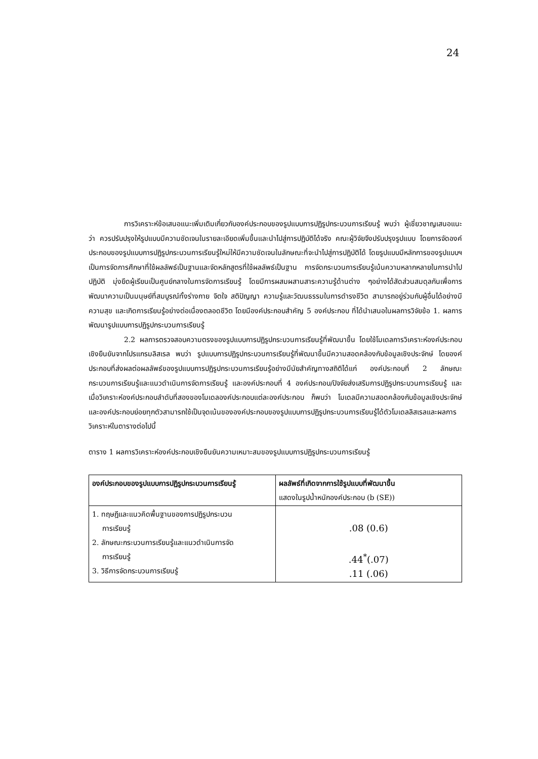24
การวิเคราะห์ข้อเสนอแนะเพิ่มเติมเกี่ยวกับองค์ประกอบของรูปแบบการปฏิรูปกระบวนการเรียนรู้ พบว่า ผู้เชี่ยวชาญเสนอแนะว่า ควรปรับปรุงให้รูปแบบมีความชัดเจนในรายละเอียดเพิ่มขึ้นและนำไปสู่การปฏิบัติได้จริง คณะผู้วิจัยจึงปรับปรุงรูปแบบ โดยการจัดองค์ประกอบของรูปแบบการปฏิรูปกระบวนการเรียนรู้ใหม่ให้มีความชัดเจนในลักษณะที่จะนำไปสู่การปฏิบัติได้ โดยรูปแบบมีหลักการของรูปแบบฯ เป็นการจัดการศึกษาที่ใช้ผลลัพธ์เป็นฐานและจัดหลักสูตรที่ใช้ผลลัพธ์เป็นฐาน การจัดกระบวนการเรียนรู้เน้นความหลากหลายในการนำไปปฏิบัติ มุ่งยึดผู้เรียนเป็นศูนย์กลางในการจัดการเรียนรู้ โดยมีการผสมผสานสาระความรู้ด้านต่าง ๆอย่างได้สัดส่วนสมดุลกันเพื่อการพัฒนาความเป็นมนุษย์ที่สมบูรณ์ทั้งร่างกาย จิตใจ สติปัญญา ความรู้และวัฒนธรรมในการดำรงชีวิต สามารถอยู่ร่วมกับผู้อื่นได้อย่างมีความสุข และเกิดการเรียนรู้อย่างต่อเนื่องตลอดชีวิต โดยมีองค์ประกอบสำคัญ 5 องค์ประกอบ ที่ได้นำเสนอในผลการวิจัยข้อ 1. ผลการพัฒนารูปแบบการปฏิรูปกระบวนการเรียนรู้
2.2 ผลการตรวจสอบความตรงของรูปแบบการปฏิรูปกระบวนการเรียนรู้ที่พัฒนาขึ้น โดยใช้โมเดลการวิเคราะห์องค์ประกอบเชิงยืนยันจากโปรแกรมลิสเรล พบว่า รูปแบบการปฏิรูปกระบวนการเรียนรู้ที่พัฒนาขึ้นมีความสอดคล้องกับข้อมูลเชิงประจักษ์ โดยองค์ประกอบที่ส่งผลต่อผลลัพธ์ของรูปแบบการปฏิรูปกระบวนการเรียนรู้อย่างมีนัยสำคัญทางสถิติได้แก่ องค์ประกอบที่ 2 ลักษณะกระบวนการเรียนรู้และแนวดำเนินการจัดการเรียนรู้ และองค์ประกอบที่ 4 องค์ประกอบ/ปัจจัยส่งเสริมการปฏิรูปกระบวนการเรียนรู้ และเมื่อวิเคราะห์องค์ประกอบลำดับที่สองของโมเดลองค์ประกอบแต่ละองค์ประกอบ ก็พบว่า โมเดลมีความสอดคล้องกับข้อมูลเชิงประจักษ์ และองค์ประกอบย่อยทุกตัวสามารถใช้เป็นจุดเน้นขององค์ประกอบของรูปแบบการปฏิรูปกระบวนการเรียนรู้ได้ตัวโมเดลลิสเรลและผลการวิเคราะห์ในตารางต่อไปนี้
ตาราง 1 ผลการวิเคราะห์องค์ประกอบเชิงยืนยันความเหมาะสมของรูปแบบการปฏิรูปกระบวนการเรียนรู้
| องค์ประกอบของรูปแบบการปฏิรูปกระบวนการเรียนรู้ | ผลลัพธ์ที่เกิดจากการใช้รูปแบบที่พัฒนาขึ้น แสดงในรูปน้ำหนักองค์ประกอบ (b (SE)) |
| --- | --- |
| 1. ทฤษฎีและแนวคิดพื้นฐานของการปฏิรูปกระบวน การเรียนรู้ 2. ลักษณะกระบวนการเรียนรู้และแนวดำเนินการจัด การเรียนรู้ 3. วิธีการจัดกระบวนการเรียนรู้ | .08 (0.6) .44<sup>*</sup>(.07) .11 (.06) |